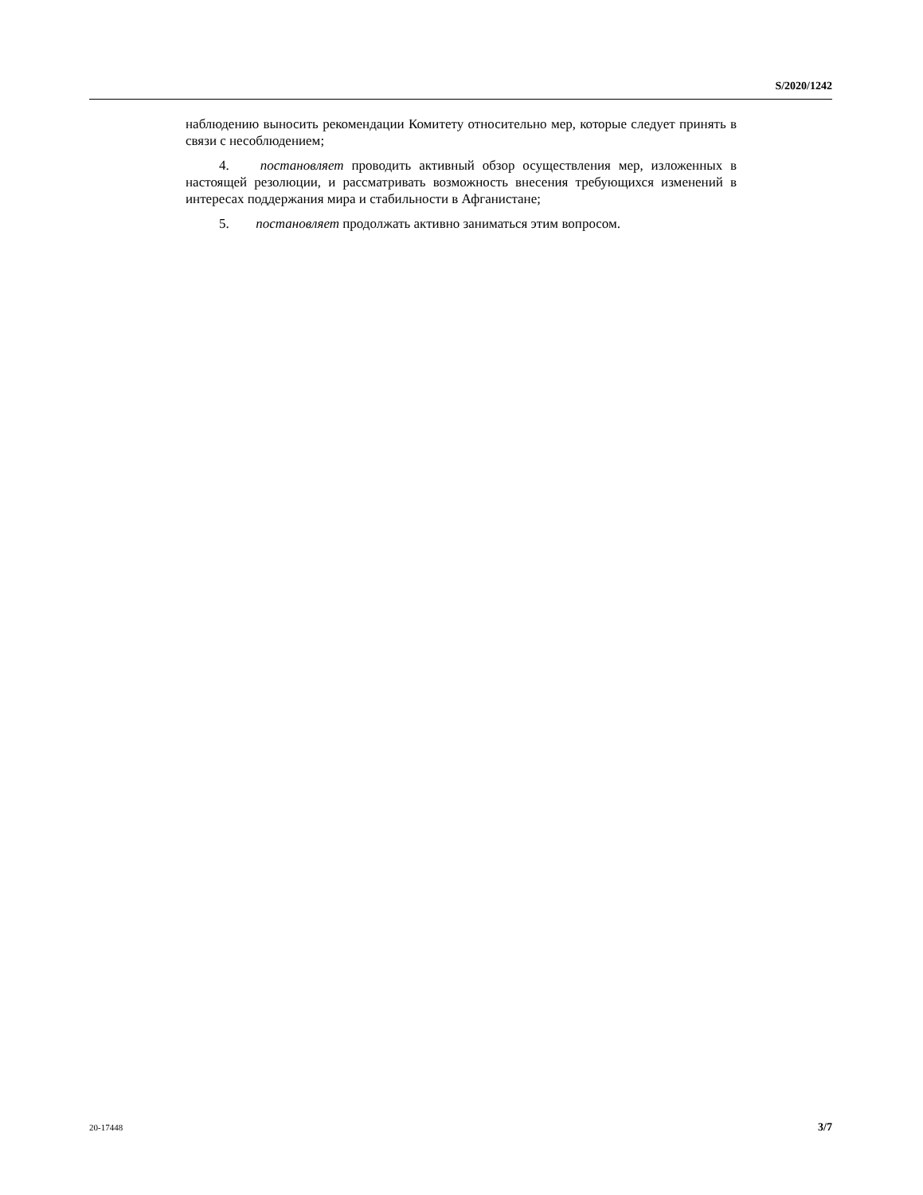S/2020/1242
наблюдению выносить рекомендации Комитету относительно мер, которые следует принять в связи с несоблюдением;
4. постановляет проводить активный обзор осуществления мер, изложенных в настоящей резолюции, и рассматривать возможность внесения требующихся изменений в интересах поддержания мира и стабильности в Афганистане;
5. постановляет продолжать активно заниматься этим вопросом.
20-17448 3/7